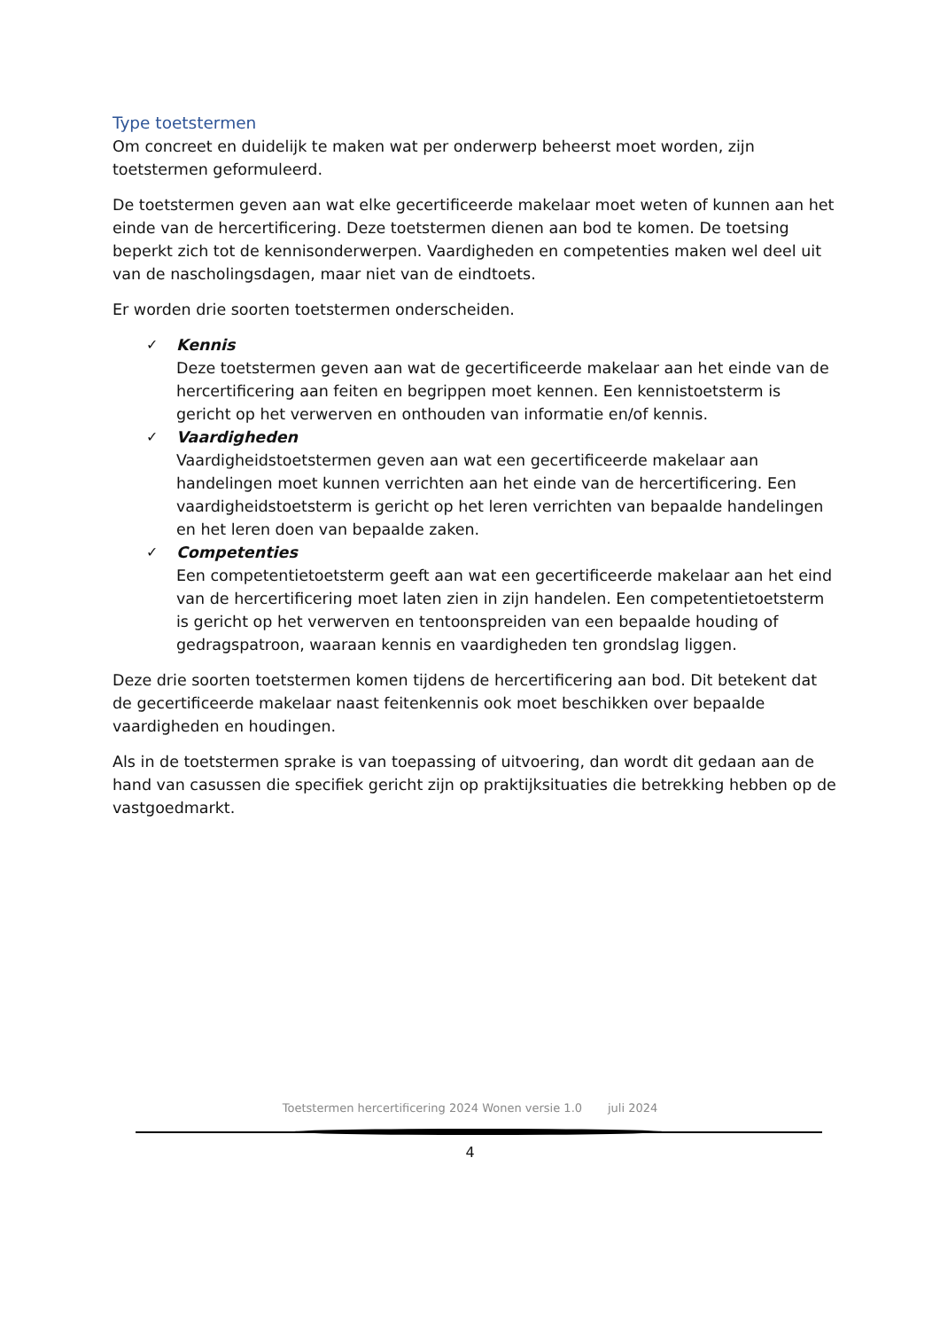Type toetstermen
Om concreet en duidelijk te maken wat per onderwerp beheerst moet worden, zijn toetstermen geformuleerd.
De toetstermen geven aan wat elke gecertificeerde makelaar moet weten of kunnen aan het einde van de hercertificering. Deze toetstermen dienen aan bod te komen. De toetsing beperkt zich tot de kennisonderwerpen. Vaardigheden en competenties maken wel deel uit van de nascholingsdagen, maar niet van de eindtoets.
Er worden drie soorten toetstermen onderscheiden.
✓ Kennis
Deze toetstermen geven aan wat de gecertificeerde makelaar aan het einde van de hercertificering aan feiten en begrippen moet kennen. Een kennistoetsterm is gericht op het verwerven en onthouden van informatie en/of kennis.
✓ Vaardigheden
Vaardigheidstoetstermen geven aan wat een gecertificeerde makelaar aan handelingen moet kunnen verrichten aan het einde van de hercertificering. Een vaardigheidstoetsterm is gericht op het leren verrichten van bepaalde handelingen en het leren doen van bepaalde zaken.
✓ Competenties
Een competentietoetsterm geeft aan wat een gecertificeerde makelaar aan het eind van de hercertificering moet laten zien in zijn handelen. Een competentietoetsterm is gericht op het verwerven en tentoonspreiden van een bepaalde houding of gedragspatroon, waaraan kennis en vaardigheden ten grondslag liggen.
Deze drie soorten toetstermen komen tijdens de hercertificering aan bod. Dit betekent dat de gecertificeerde makelaar naast feitenkennis ook moet beschikken over bepaalde vaardigheden en houdingen.
Als in de toetstermen sprake is van toepassing of uitvoering, dan wordt dit gedaan aan de hand van casussen die specifiek gericht zijn op praktijksituaties die betrekking hebben op de vastgoedmarkt.
Toetstermen hercertificering 2024 Wonen versie 1.0 juli 2024
4